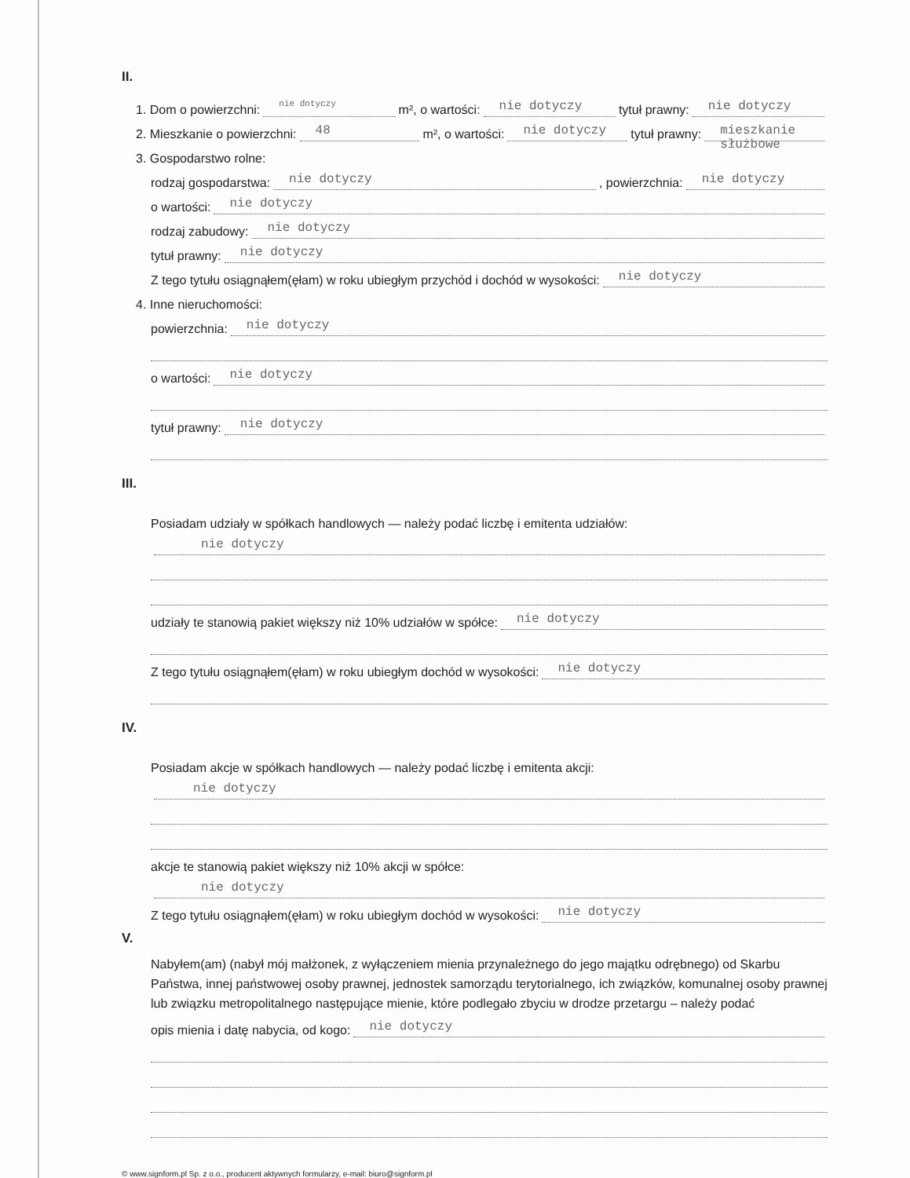II.
1. Dom o powierzchni: nie dotyczy m², o wartości: nie dotyczy tytuł prawny: nie dotyczy
2. Mieszkanie o powierzchni: 48 m², o wartości: nie dotyczy tytuł prawny: mieszkanie służbowe
3. Gospodarstwo rolne:
rodzaj gospodarstwa: nie dotyczy, powierzchnia: nie dotyczy
o wartości: nie dotyczy
rodzaj zabudowy: nie dotyczy
tytuł prawny: nie dotyczy
Z tego tytułu osiągnąłem(ęłam) w roku ubiegłym przychód i dochód w wysokości: nie dotyczy
4. Inne nieruchomości:
powierzchnia: nie dotyczy
o wartości: nie dotyczy
tytuł prawny: nie dotyczy
III.
Posiadam udziały w spółkach handlowych — należy podać liczbę i emitenta udziałów:
nie dotyczy
udziały te stanowią pakiet większy niż 10% udziałów w spółce: nie dotyczy
Z tego tytułu osiągnąłem(ęłam) w roku ubiegłym dochód w wysokości: nie dotyczy
IV.
Posiadam akcje w spółkach handlowych — należy podać liczbę i emitenta akcji:
nie dotyczy
akcje te stanowią pakiet większy niż 10% akcji w spółce:
nie dotyczy
Z tego tytułu osiągnąłem(ęłam) w roku ubiegłym dochód w wysokości: nie dotyczy
V.
Nabyłem(am) (nabył mój małżonek, z wyłączeniem mienia przynależnego do jego majątku odrębnego) od Skarbu Państwa, innej państwowej osoby prawnej, jednostek samorządu terytorialnego, ich związków, komunalnej osoby prawnej lub związku metropolitalnego następujące mienie, które podlegało zbyciu w drodze przetargu – należy podać
opis mienia i datę nabycia, od kogo: nie dotyczy
© www.signform.pl Sp. z o.o., producent aktywnych formularzy, e-mail: biuro@signform.pl